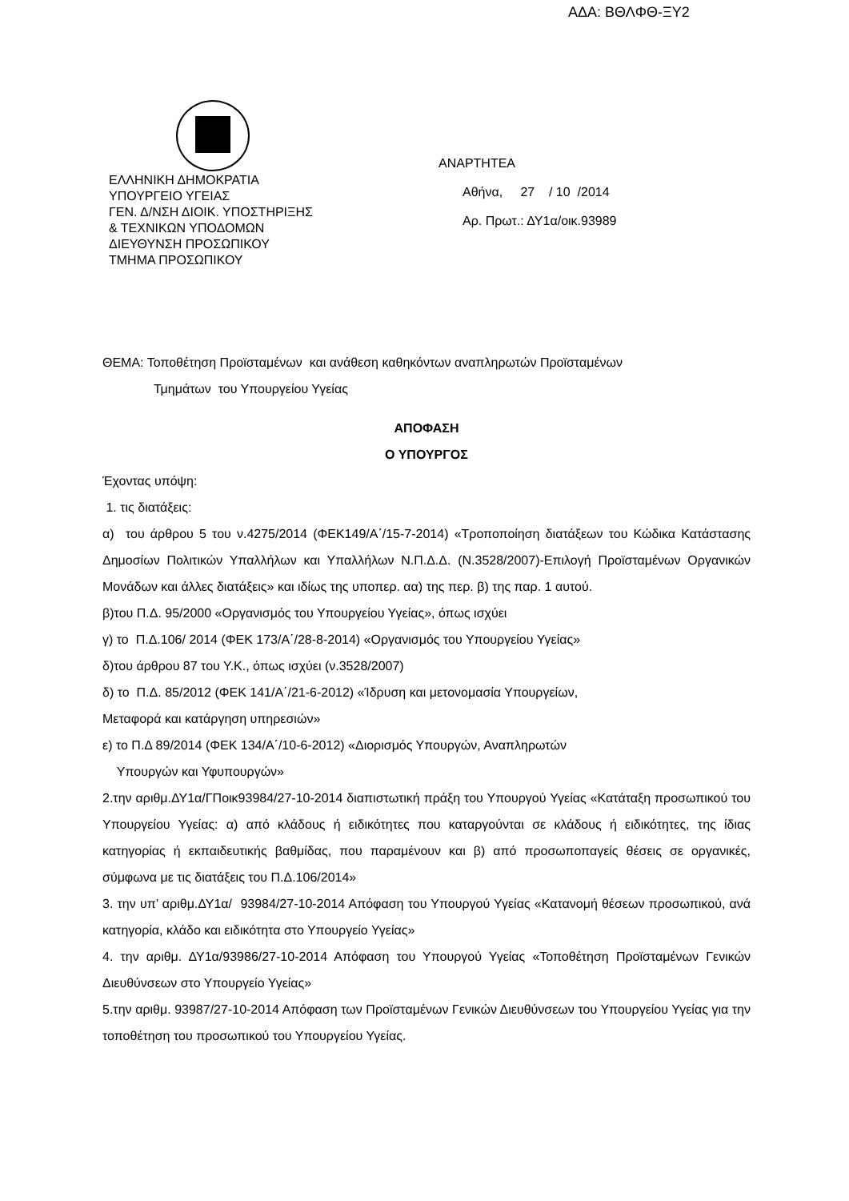ΑΔΑ: ΒΘΛΦΘ-ΞΥ2
ΑΝΑΡΤΗΤΕΑ
Αθήνα, 27 / 10 /2014
Αρ. Πρωτ.: ΔΥ1α/οικ.93989
ΕΛΛΗΝΙΚΗ ΔΗΜΟΚΡΑΤΙΑ
ΥΠΟΥΡΓΕΙΟ ΥΓΕΙΑΣ
ΓΕΝ. Δ/ΝΣΗ ΔΙΟΙΚ. ΥΠΟΣΤΗΡΙΞΗΣ
& ΤΕΧΝΙΚΩΝ ΥΠΟΔΟΜΩΝ
ΔΙΕΥΘΥΝΣΗ ΠΡΟΣΩΠΙΚΟΥ
ΤΜΗΜΑ ΠΡΟΣΩΠΙΚΟΥ
ΘΕΜΑ: Τοποθέτηση Προϊσταμένων και ανάθεση καθηκόντων αναπληρωτών Προϊσταμένων
Τμημάτων του Υπουργείου Υγείας
ΑΠΟΦΑΣΗ
Ο ΥΠΟΥΡΓΟΣ
Έχοντας υπόψη:
1. τις διατάξεις:
α) του άρθρου 5 του ν.4275/2014 (ΦΕΚ149/Α΄/15-7-2014) «Τροποποίηση διατάξεων του Κώδικα Κατάστασης Δημοσίων Πολιτικών Υπαλλήλων και Υπαλλήλων Ν.Π.Δ.Δ. (Ν.3528/2007)-Επιλογή Προϊσταμένων Οργανικών Μονάδων και άλλες διατάξεις» και ιδίως της υποπερ. αα) της περ. β) της παρ. 1 αυτού.
β)του Π.Δ. 95/2000 «Οργανισμός του Υπουργείου Υγείας», όπως ισχύει
γ) το Π.Δ.106/ 2014 (ΦΕΚ 173/Α΄/28-8-2014) «Οργανισμός του Υπουργείου Υγείας»
δ)του άρθρου 87 του Υ.Κ., όπως ισχύει (ν.3528/2007)
δ) το Π.Δ. 85/2012 (ΦΕΚ 141/Α΄/21-6-2012) «Ίδρυση και μετονομασία Υπουργείων,
Μεταφορά και κατάργηση υπηρεσιών»
ε) το Π.Δ 89/2014 (ΦΕΚ 134/Α΄/10-6-2012) «Διορισμός Υπουργών, Αναπληρωτών
Υπουργών και Υφυπουργών»
2.την αριθμ.ΔΥ1α/ΓΠοικ93984/27-10-2014 διαπιστωτική πράξη του Υπουργού Υγείας «Κατάταξη προσωπικού του Υπουργείου Υγείας: α) από κλάδους ή ειδικότητες που καταργούνται σε κλάδους ή ειδικότητες, της ίδιας κατηγορίας ή εκπαιδευτικής βαθμίδας, που παραμένουν και β) από προσωποπαγείς θέσεις σε οργανικές, σύμφωνα με τις διατάξεις του Π.Δ.106/2014»
3. την υπ’ αριθμ.ΔΥ1α/ 93984/27-10-2014 Απόφαση του Υπουργού Υγείας «Κατανομή θέσεων προσωπικού, ανά κατηγορία, κλάδο και ειδικότητα στο Υπουργείο Υγείας»
4. την αριθμ. ΔΥ1α/93986/27-10-2014 Απόφαση του Υπουργού Υγείας «Τοποθέτηση Προϊσταμένων Γενικών Διευθύνσεων στο Υπουργείο Υγείας»
5.την αριθμ. 93987/27-10-2014 Απόφαση των Προϊσταμένων Γενικών Διευθύνσεων του Υπουργείου Υγείας για την τοποθέτηση του προσωπικού του Υπουργείου Υγείας.